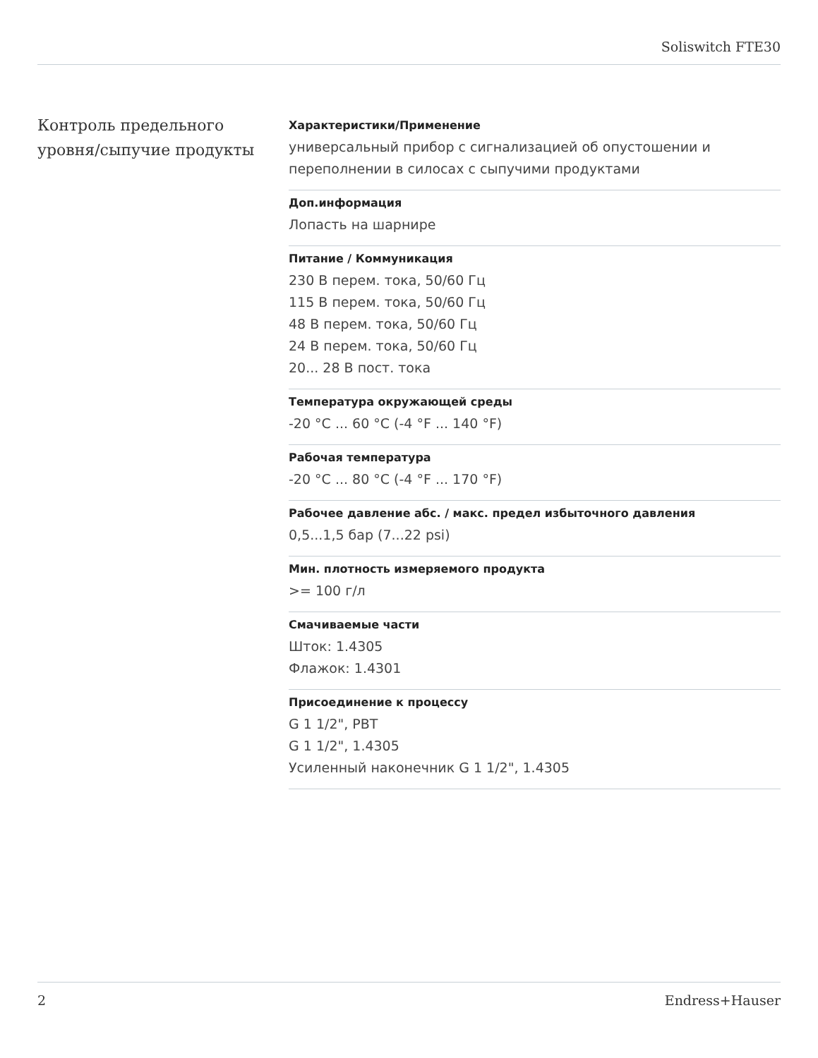Soliswitch FTE30
Контроль предельного уровня/сыпучие продукты
Характеристики/Применение
универсальный прибор с сигнализацией об опустошении и переполнении в силосах с сыпучими продуктами
Доп.информация
Лопасть на шарнире
Питание / Коммуникация
230 В перем. тока, 50/60 Гц
115 В перем. тока, 50/60 Гц
48 В перем. тока, 50/60 Гц
24 В перем. тока, 50/60 Гц
20... 28 В пост. тока
Температура окружающей среды
-20 °C ... 60 °C (-4 °F ... 140 °F)
Рабочая температура
-20 °C ... 80 °C (-4 °F ... 170 °F)
Рабочее давление абс. / макс. предел избыточного давления
0,5...1,5 бар (7...22 psi)
Мин. плотность измеряемого продукта
>= 100 г/л
Смачиваемые части
Шток: 1.4305
Флажок: 1.4301
Присоединение к процессу
G 1 1/2", PBT
G 1 1/2", 1.4305
Усиленный наконечник G 1 1/2", 1.4305
2 Endress+Hauser